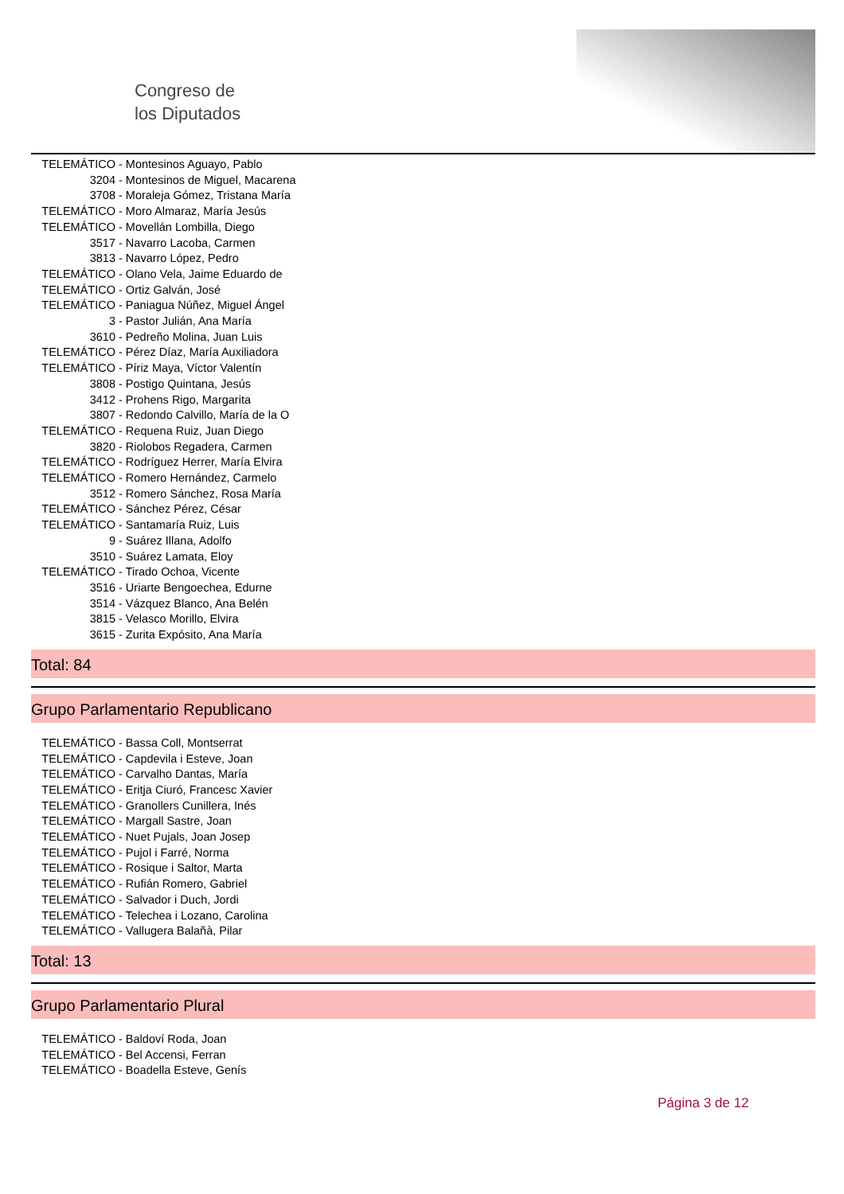Congreso de
los Diputados
TELEMÁTICO - Montesinos Aguayo, Pablo
3204 - Montesinos de Miguel, Macarena
3708 - Moraleja Gómez, Tristana María
TELEMÁTICO - Moro Almaraz, María Jesús
TELEMÁTICO - Movellán Lombilla, Diego
3517 - Navarro Lacoba, Carmen
3813 - Navarro López, Pedro
TELEMÁTICO - Olano Vela, Jaime Eduardo de
TELEMÁTICO - Ortiz Galván, José
TELEMÁTICO - Paniagua Núñez, Miguel Ángel
3 - Pastor Julián, Ana María
3610 - Pedreño Molina, Juan Luis
TELEMÁTICO - Pérez Díaz, María Auxiliadora
TELEMÁTICO - Píriz Maya, Víctor Valentín
3808 - Postigo Quintana, Jesús
3412 - Prohens Rigo, Margarita
3807 - Redondo Calvillo, María de la O
TELEMÁTICO - Requena Ruiz, Juan Diego
3820 - Riolobos Regadera, Carmen
TELEMÁTICO - Rodríguez Herrer, María Elvira
TELEMÁTICO - Romero Hernández, Carmelo
3512 - Romero Sánchez, Rosa María
TELEMÁTICO - Sánchez Pérez, César
TELEMÁTICO - Santamaría Ruiz, Luis
9 - Suárez Illana, Adolfo
3510 - Suárez Lamata, Eloy
TELEMÁTICO - Tirado Ochoa, Vicente
3516 - Uriarte Bengoechea, Edurne
3514 - Vázquez Blanco, Ana Belén
3815 - Velasco Morillo, Elvira
3615 - Zurita Expósito, Ana María
Total: 84
Grupo Parlamentario Republicano
TELEMÁTICO - Bassa Coll, Montserrat
TELEMÁTICO - Capdevila i Esteve, Joan
TELEMÁTICO - Carvalho Dantas, María
TELEMÁTICO - Eritja Ciuró, Francesc Xavier
TELEMÁTICO - Granollers Cunillera, Inés
TELEMÁTICO - Margall Sastre, Joan
TELEMÁTICO - Nuet Pujals, Joan Josep
TELEMÁTICO - Pujol i Farré, Norma
TELEMÁTICO - Rosique i Saltor, Marta
TELEMÁTICO - Rufián Romero, Gabriel
TELEMÁTICO - Salvador i Duch, Jordi
TELEMÁTICO - Telechea i Lozano, Carolina
TELEMÁTICO - Vallugera Balañà, Pilar
Total: 13
Grupo Parlamentario Plural
TELEMÁTICO - Baldoví Roda, Joan
TELEMÁTICO - Bel Accensi, Ferran
TELEMÁTICO - Boadella Esteve, Genís
Página 3 de 12